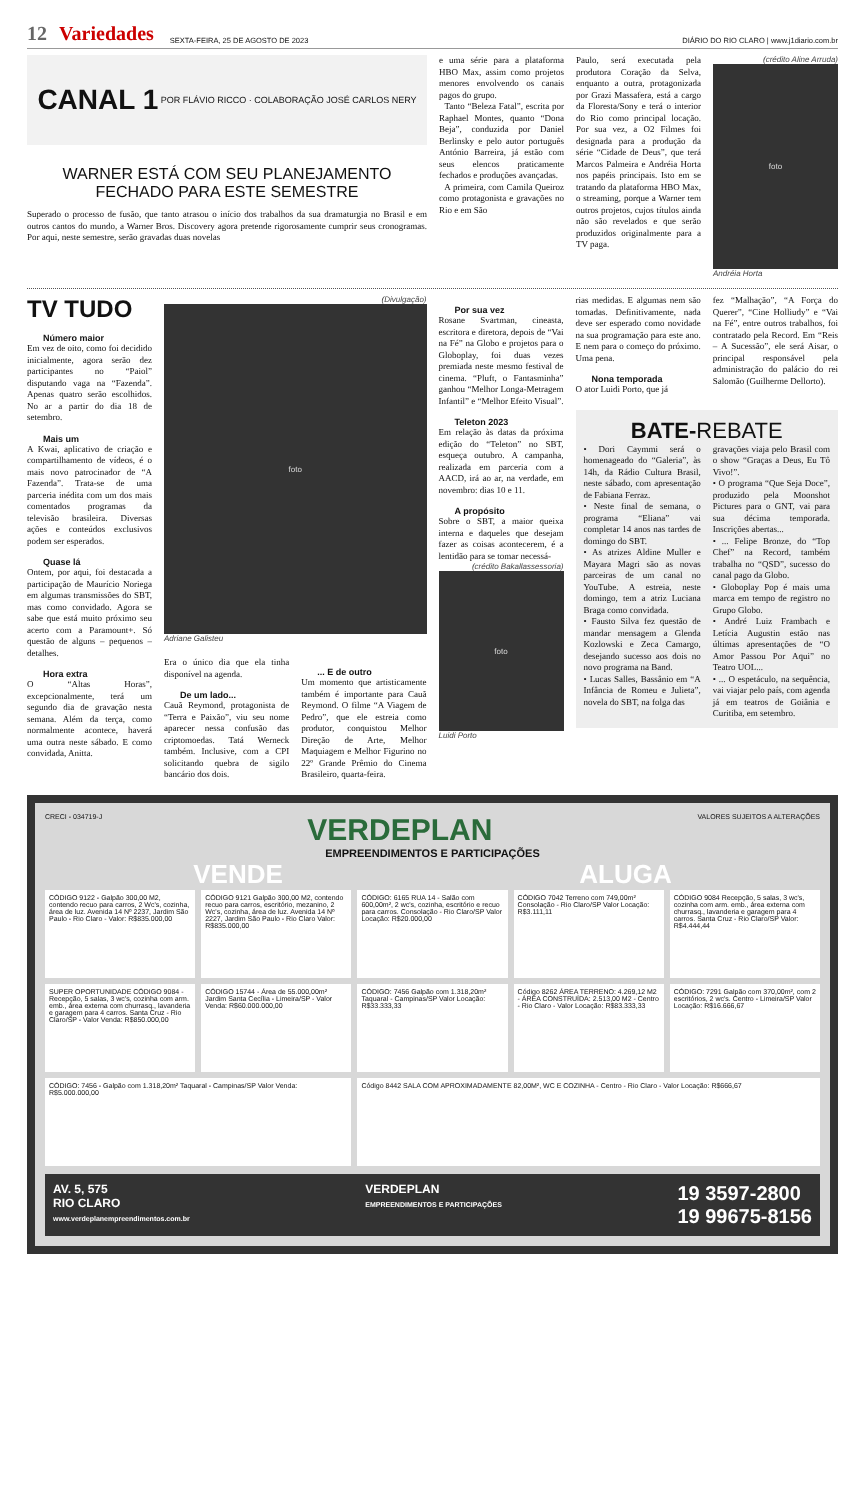12 Variedades SEXTA-FEIRA, 25 DE AGOSTO DE 2023 DIÁRIO DO RIO CLARO | www.j1diario.com.br
CANAL 1 POR FLÁVIO RICCO · COLABORAÇÃO JOSÉ CARLOS NERY
WARNER ESTÁ COM SEU PLANEJAMENTO FECHADO PARA ESTE SEMESTRE
Superado o processo de fusão, que tanto atrasou o início dos trabalhos da sua dramaturgia no Brasil e em outros cantos do mundo, a Warner Bros. Discovery agora pretende rigorosamente cumprir seus cronogramas. Por aqui, neste semestre, serão gravadas duas novelas
e uma série para a plataforma HBO Max, assim como projetos menores envolvendo os canais pagos do grupo.
Tanto “Beleza Fatal”, escrita por Raphael Montes, quanto “Dona Beja”, conduzida por Daniel Berlinsky e pelo autor português António Barreira, já estão com seus elencos praticamente fechados e produções avançadas.
A primeira, com Camila Queiroz como protagonista e gravações no Rio e em São
Paulo, será executada pela produtora Coração da Selva, enquanto a outra, protagonizada por Grazi Massafera, está a cargo da Floresta/Sony e terá o interior do Rio como principal locação. Por sua vez, a O2 Filmes foi designada para a produção da série “Cidade de Deus”, que terá Marcos Palmeira e Andréia Horta nos papéis principais. Isto em se tratando da plataforma HBO Max, o streaming, porque a Warner tem outros projetos, cujos títulos ainda não são revelados e que serão produzidos originalmente para a TV paga.
(crédito Aline Arruda)
foto
Andréia Horta
TV TUDO
Número maior
Em vez de oito, como foi decidido inicialmente, agora serão dez participantes no “Paiol” disputando vaga na “Fazenda”. Apenas quatro serão escolhidos. No ar a partir do dia 18 de setembro.
Mais um
A Kwai, aplicativo de criação e compartilhamento de vídeos, é o mais novo patrocinador de “A Fazenda”. Trata-se de uma parceria inédita com um dos mais comentados programas da televisão brasileira. Diversas ações e conteúdos exclusivos podem ser esperados.
Quase lá
Ontem, por aqui, foi destacada a participação de Maurício Noriega em algumas transmissões do SBT, mas como convidado. Agora se sabe que está muito próximo seu acerto com a Paramount+. Só questão de alguns – pequenos – detalhes.
Hora extra
O “Altas Horas”, excepcionalmente, terá um segundo dia de gravação nesta semana. Além da terça, como normalmente acontece, haverá uma outra neste sábado. E como convidada, Anitta.
(Divulgação)
foto
Adriane Galisteu
Era o único dia que ela tinha disponível na agenda.
De um lado...
Cauã Reymond, protagonista de “Terra e Paixão”, viu seu nome aparecer nessa confusão das criptomoedas. Tatá Werneck também. Inclusive, com a CPI solicitando quebra de sigilo bancário dos dois.
... E de outro
Um momento que artisticamente também é importante para Cauã Reymond. O filme “A Viagem de Pedro”, que ele estreia como produtor, conquistou Melhor Direção de Arte, Melhor Maquiagem e Melhor Figurino no 22º Grande Prêmio do Cinema Brasileiro, quarta-feira.
Por sua vez
Rosane Svartman, cineasta, escritora e diretora, depois de “Vai na Fé” na Globo e projetos para o Globoplay, foi duas vezes premiada neste mesmo festival de cinema. “Pluft, o Fantasminha” ganhou “Melhor Longa-Metragem Infantil” e “Melhor Efeito Visual”.
Teleton 2023
Em relação às datas da próxima edição do “Teleton” no SBT, esqueça outubro. A campanha, realizada em parceria com a AACD, irá ao ar, na verdade, em novembro: dias 10 e 11.
A propósito
Sobre o SBT, a maior queixa interna e daqueles que desejam fazer as coisas acontecerem, é a lentidão para se tomar necessá-
(crédito Bakallassessoria)
foto
Luidi Porto
rias medidas. E algumas nem são tomadas. Definitivamente, nada deve ser esperado como novidade na sua programação para este ano. E nem para o começo do próximo. Uma pena.
Nona temporada
O ator Luidi Porto, que já
fez “Malhação”, “A Força do Querer”, “Cine Holliudy” e “Vai na Fé”, entre outros trabalhos, foi contratado pela Record. Em “Reis – A Sucessão”, ele será Aisar, o principal responsável pela administração do palácio do rei Salomão (Guilherme Dellorto).
BATE-REBATE
• Dori Caymmi será o homenageado do “Galeria”, às 14h, da Rádio Cultura Brasil, neste sábado, com apresentação de Fabiana Ferraz.
• Neste final de semana, o programa “Eliana” vai completar 14 anos nas tardes de domingo do SBT.
• As atrizes Aldine Muller e Mayara Magri são as novas parceiras de um canal no YouTube. A estreia, neste domingo, tem a atriz Luciana Braga como convidada.
• Fausto Silva fez questão de mandar mensagem a Glenda Kozlowski e Zeca Camargo, desejando sucesso aos dois no novo programa na Band.
• Lucas Salles, Bassânio em “A Infância de Romeu e Julieta”, novela do SBT, na folga das
gravações viaja pelo Brasil com o show “Graças a Deus, Eu Tô Vivo!”.
• O programa “Que Seja Doce”, produzido pela Moonshot Pictures para o GNT, vai para sua décima temporada. Inscrições abertas...
• ... Felipe Bronze, do “Top Chef” na Record, também trabalha no “QSD”, sucesso do canal pago da Globo.
• Globoplay Pop é mais uma marca em tempo de registro no Grupo Globo.
• André Luiz Frambach e Letícia Augustin estão nas últimas apresentações de “O Amor Passou Por Aqui” no Teatro UOL...
• ... O espetáculo, na sequência, vai viajar pelo país, com agenda já em teatros de Goiânia e Curitiba, em setembro.
CRECI - 034719-J VERDEPLAN VALORES SUJEITOS A ALTERAÇÕES
EMPREENDIMENTOS E PARTICIPAÇÕES
VENDE ALUGA
CÓDIGO 9122 - Galpão 300,00 M2, contendo recuo para carros, 2 Wc's, cozinha, área de luz. Avenida 14 Nº 2237, Jardim São Paulo - Rio Claro - Valor: R$835.000,00
CÓDIGO 9121 Galpão 300,00 M2, contendo recuo para carros, escritório, mezanino, 2 Wc's, cozinha, área de luz. Avenida 14 Nº 2227, Jardim São Paulo - Rio Claro Valor: R$835.000,00
CÓDIGO: 6165 RUA 14 - Salão com 600,00m², 2 wc's, cozinha, escritório e recuo para carros. Consolação - Rio Claro/SP Valor Locação: R$20.000,00
CÓDIGO 7042 Terreno com 749,00m² Consolação - Rio Claro/SP Valor Locação: R$3.111,11
CÓDIGO 9084 Recepção, 5 salas, 3 wc's, cozinha com arm. emb., área externa com churrasq., lavanderia e garagem para 4 carros. Santa Cruz - Rio Claro/SP Valor: R$4.444,44
SUPER OPORTUNIDADE CÓDIGO 9084 - Recepção, 5 salas, 3 wc's, cozinha com arm. emb., área externa com churrasq., lavanderia e garagem para 4 carros. Santa Cruz - Rio Claro/SP - Valor Venda: R$850.000,00
CÓDIGO 15744 - Área de 55.000,00m² Jardim Santa Cecília - Limeira/SP - Valor Venda: R$60.000.000,00
CÓDIGO: 7456 Galpão com 1.318,20m² Taquaral - Campinas/SP Valor Locação: R$33.333,33
Código 8262 ÁREA TERRENO: 4.269,12 M2 - ÁREA CONSTRUÍDA: 2.513,00 M2 - Centro - Rio Claro - Valor Locação: R$83.333,33
CÓDIGO: 7291 Galpão com 370,00m², com 2 escritórios, 2 wc's. Centro - Limeira/SP Valor Locação: R$16.666,67
CÓDIGO: 7456 - Galpão com 1.318,20m² Taquaral - Campinas/SP Valor Venda: R$5.000.000,00
Código 8442 SALA COM APROXIMADAMENTE 82,00M², WC E COZINHA - Centro - Rio Claro - Valor Locação: R$666,67
AV. 5, 575
RIO CLARO
www.verdeplanempreendimentos.com.br VERDEPLAN
EMPREENDIMENTOS E PARTICIPAÇÕES 19 3597-2800
19 99675-8156